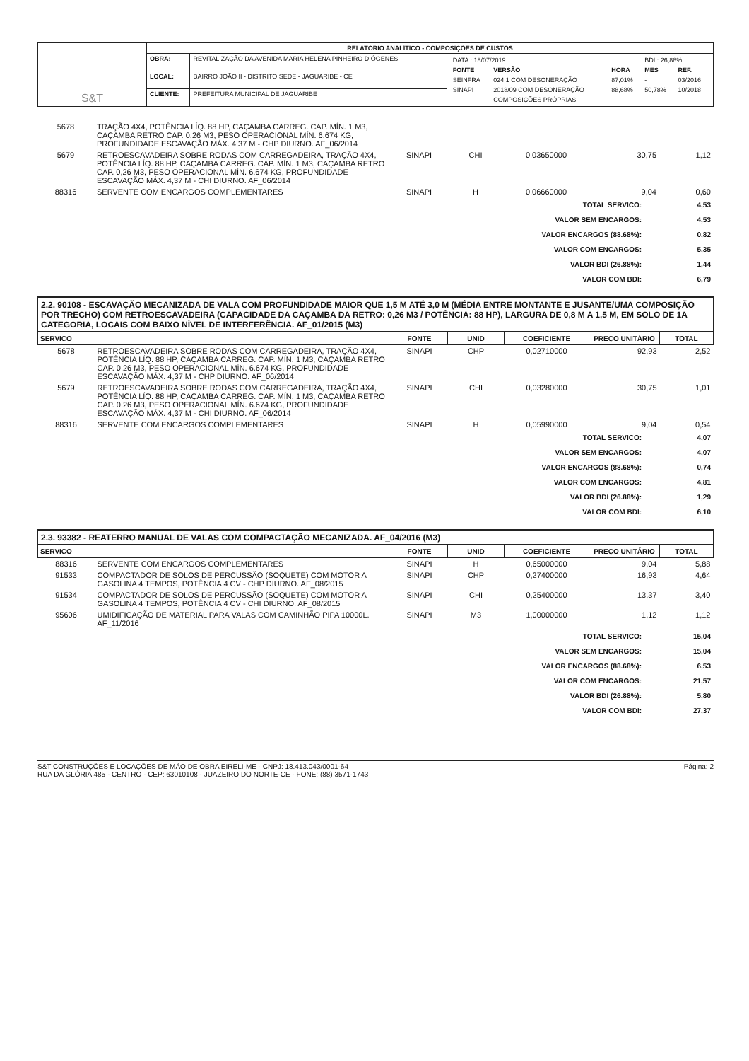| S&T | RELATÓRIO ANALÍTICO - COMPOSIÇÕES DE CUSTOS | | |
| | OBRA: | REVITALIZAÇÃO DA AVENIDA MARIA HELENA PINHEIRO DIÓGENES | / DATA : 18/07/2019 / / / BDI : 26,88% / / / FONTE / VERSÃO / HORA / MES / REF. / / SEINFRA / 024.1 COM DESONERAÇÃO / 87,01% / - / 03/2016 / / SINAPI / 2018/09 COM DESONERAÇÃO / 88,68% / 50,78% / 10/2018 / / / COMPOSIÇÕES PRÓPRIAS / - / - / / |
| | LOCAL: | BAIRRO JOÃO II - DISTRITO SEDE - JAGUARIBE - CE | |
| | CLIENTE: | PREFEITURA MUNICIPAL DE JAGUARIBE | |
| 5678 | TRAÇÃO 4X4, POTÊNCIA LÍQ. 88 HP, CAÇAMBA CARREG. CAP. MÍN. 1 M3, CAÇAMBA RETRO CAP. 0,26 M3, PESO OPERACIONAL MÍN. 6.674 KG, PROFUNDIDADE ESCAVAÇÃO MÁX. 4,37 M - CHP DIURNO. AF_06/2014 | | | | | |
| 5679 | RETROESCAVADEIRA SOBRE RODAS COM CARREGADEIRA, TRAÇÃO 4X4, POTÊNCIA LÍQ. 88 HP, CAÇAMBA CARREG. CAP. MÍN. 1 M3, CAÇAMBA RETRO CAP. 0,26 M3, PESO OPERACIONAL MÍN. 6.674 KG, PROFUNDIDADE ESCAVAÇÃO MÁX. 4,37 M - CHI DIURNO. AF_06/2014 | SINAPI | CHI | 0,03650000 | 30,75 | 1,12 |
| 88316 | SERVENTE COM ENCARGOS COMPLEMENTARES | SINAPI | H | 0,06660000 | 9,04 | 0,60 |
| TOTAL SERVICO: | 4,53 |
| VALOR SEM ENCARGOS: | 4,53 |
| VALOR ENCARGOS (88.68%): | 0,82 |
| VALOR COM ENCARGOS: | 5,35 |
| VALOR BDI (26.88%): | 1,44 |
| VALOR COM BDI: | 6,79 |
2.2. 90108 - ESCAVAÇÃO MECANIZADA DE VALA COM PROFUNDIDADE MAIOR QUE 1,5 M ATÉ 3,0 M (MÉDIA ENTRE MONTANTE E JUSANTE/UMA COMPOSIÇÃO POR TRECHO) COM RETROESCAVADEIRA (CAPACIDADE DA CAÇAMBA DA RETRO: 0,26 M3 / POTÊNCIA: 88 HP), LARGURA DE 0,8 M A 1,5 M, EM SOLO DE 1A CATEGORIA, LOCAIS COM BAIXO NÍVEL DE INTERFERÊNCIA. AF_01/2015 (M3)
| SERVICO | | FONTE | UNID | COEFICIENTE | PREÇO UNITÁRIO | TOTAL |
| --- | --- | --- | --- | --- | --- | --- |
| 5678 | RETROESCAVADEIRA SOBRE RODAS COM CARREGADEIRA, TRAÇÃO 4X4, POTÊNCIA LÍQ. 88 HP, CAÇAMBA CARREG. CAP. MÍN. 1 M3, CAÇAMBA RETRO CAP. 0,26 M3, PESO OPERACIONAL MÍN. 6.674 KG, PROFUNDIDADE ESCAVAÇÃO MÁX. 4,37 M - CHP DIURNO. AF_06/2014 | SINAPI | CHP | 0,02710000 | 92,93 | 2,52 |
| 5679 | RETROESCAVADEIRA SOBRE RODAS COM CARREGADEIRA, TRAÇÃO 4X4, POTÊNCIA LÍQ. 88 HP, CAÇAMBA CARREG. CAP. MÍN. 1 M3, CAÇAMBA RETRO CAP. 0,26 M3, PESO OPERACIONAL MÍN. 6.674 KG, PROFUNDIDADE ESCAVAÇÃO MÁX. 4,37 M - CHI DIURNO. AF_06/2014 | SINAPI | CHI | 0,03280000 | 30,75 | 1,01 |
| 88316 | SERVENTE COM ENCARGOS COMPLEMENTARES | SINAPI | H | 0,05990000 | 9,04 | 0,54 |
| TOTAL SERVICO: | 4,07 |
| VALOR SEM ENCARGOS: | 4,07 |
| VALOR ENCARGOS (88.68%): | 0,74 |
| VALOR COM ENCARGOS: | 4,81 |
| VALOR BDI (26.88%): | 1,29 |
| VALOR COM BDI: | 6,10 |
2.3. 93382 - REATERRO MANUAL DE VALAS COM COMPACTAÇÃO MECANIZADA. AF_04/2016 (M3)
| SERVICO | | FONTE | UNID | COEFICIENTE | PREÇO UNITÁRIO | TOTAL |
| --- | --- | --- | --- | --- | --- | --- |
| 88316 | SERVENTE COM ENCARGOS COMPLEMENTARES | SINAPI | H | 0,65000000 | 9,04 | 5,88 |
| 91533 | COMPACTADOR DE SOLOS DE PERCUSSÃO (SOQUETE) COM MOTOR A GASOLINA 4 TEMPOS, POTÊNCIA 4 CV - CHP DIURNO. AF_08/2015 | SINAPI | CHP | 0,27400000 | 16,93 | 4,64 |
| 91534 | COMPACTADOR DE SOLOS DE PERCUSSÃO (SOQUETE) COM MOTOR A GASOLINA 4 TEMPOS, POTÊNCIA 4 CV - CHI DIURNO. AF_08/2015 | SINAPI | CHI | 0,25400000 | 13,37 | 3,40 |
| 95606 | UMIDIFICAÇÃO DE MATERIAL PARA VALAS COM CAMINHÃO PIPA 10000L. AF_11/2016 | SINAPI | M3 | 1,00000000 | 1,12 | 1,12 |
| TOTAL SERVICO: | 15,04 |
| VALOR SEM ENCARGOS: | 15,04 |
| VALOR ENCARGOS (88.68%): | 6,53 |
| VALOR COM ENCARGOS: | 21,57 |
| VALOR BDI (26.88%): | 5,80 |
| VALOR COM BDI: | 27,37 |
S&T CONSTRUÇÕES E LOCAÇÕES DE MÃO DE OBRA EIRELI-ME - CNPJ: 18.413.043/0001-64
RUA DA GLÓRIA 485 - CENTRO - CEP: 63010108 - JUAZEIRO DO NORTE-CE - FONE: (88) 3571-1743
Página: 2